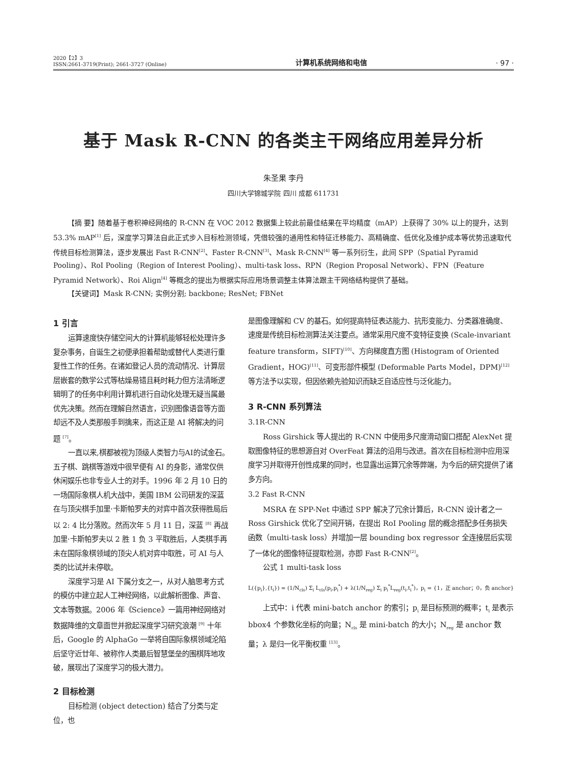2020【2】3
ISSN:2661-3719(Print); 2661-3727 (Online)
计算机系统网络和电信
· 97 ·
基于 Mask R-CNN 的各类主干网络应用差异分析
朱圣果 李丹
四川大学锦城学院 四川 成都 611731
【摘 要】随着基于卷积神经网络的 R-CNN 在 VOC 2012 数据集上较此前最佳结果在平均精度（mAP）上获得了 30% 以上的提升，达到 53.3% mAP<sup>[1]</sup> 后，深度学习算法自此正式步入目标检测领域，凭借较强的通用性和特征迁移能力、高精确度、低优化及维护成本等优势迅速取代传统目标检测算法，逐步发展出 Fast R-CNN<sup>[2]</sup>、Faster R-CNN<sup>[3]</sup>、Mask R-CNN<sup>[4]</sup> 等一系列衍生，此间 SPP（Spatial Pyramid Pooling）、RoI Pooling（Region of Interest Pooling）、multi-task loss、RPN（Region Proposal Network）、FPN（Feature Pyramid Network）、Roi Align<sup>[4]</sup> 等概念的提出为根据实际应用场景调整主体算法跟主干网络结构提供了基础。
【关键词】Mask R-CNN; 实例分割; backbone; ResNet; FBNet
1 引言
运算速度快存储空间大的计算机能够轻松处理许多复杂事务，自诞生之初便承担着帮助或替代人类进行重复性工作的任务。在诸如登记人员的流动情况、计算层层嵌套的数学公式等枯燥易错且耗时耗力但方法清晰逻辑明了的任务中利用计算机进行自动化处理无疑当属最优先决策。然而在理解自然语言，识别图像语音等方面却远不及人类那般手到擒来，而这正是 AI 将解决的问题 <sup>[7]</sup>。
一直以来,棋都被视为顶级人类智力与AI的试金石。五子棋、跳棋等游戏中很早便有 AI 的身影，通常仅供休闲娱乐也非专业人士的对手。1996 年 2 月 10 日的一场国际象棋人机大战中，美国 IBM 公司研发的深蓝在与顶尖棋手加里·卡斯帕罗夫的对弈中首次获得胜局后以 2: 4 比分落败。然而次年 5 月 11 日，深蓝 <sup>[8]</sup> 再战加里·卡斯帕罗夫以 2 胜 1 负 3 平取胜后，人类棋手再未在国际象棋领域的顶尖人机对弈中取胜，可 AI 与人类的比试并未停歇。
深度学习是 AI 下属分支之一，从对人脑思考方式的模仿中建立起人工神经网络，以此解析图像、声音、文本等数据。2006 年《Science》一篇用神经网络对数据降维的文章面世并掀起深度学习研究浪潮 <sup>[9]</sup> 十年后，Google 的 AlphaGo 一举将自国际象棋领域沦陷后坚守近廿年、被称作人类最后智慧堡垒的围棋阵地攻破，展现出了深度学习的极大潜力。
2 目标检测
目标检测 (object detection) 结合了分类与定位，也
是图像理解和 CV 的基石。如何提高特征表达能力、抗形变能力、分类器准确度、速度是传统目标检测算法关注要点。通常采用尺度不变特征变换 (Scale-invariant feature transform，SIFT)<sup>[10]</sup>、方向梯度直方图 (Histogram of Oriented Gradient，HOG)<sup>[11]</sup>、可变形部件模型 (Deformable Parts Model，DPM)<sup>[12]</sup> 等方法予以实现，但因依赖先验知识而缺乏自适应性与泛化能力。
3 R-CNN 系列算法
3.1R-CNN
Ross Girshick 等人提出的 R-CNN 中使用多尺度滑动窗口搭配 AlexNet 提取图像特征的思想源自对 OverFeat 算法的沿用与改进。首次在目标检测中应用深度学习并取得开创性成果的同时，也显露出运算冗余等弊端，为今后的研究提供了诸多方向。
3.2 Fast R-CNN
MSRA 在 SPP-Net 中通过 SPP 解决了冗余计算后，R-CNN 设计者之一 Ross Girshick 优化了空间开销，在提出 RoI Pooling 层的概念搭配多任务损失函数（multi-task loss）并增加一层 bounding box regressor 全连接层后实现了一体化的图像特征提取检测，亦即 Fast R-CNN<sup>[2]</sup>。
公式 1 multi-task loss
L({p<sub>i</sub>},{t<sub>i</sub>}) = (1/N<sub>cls</sub>) Σ<sub>i</sub> L<sub>cls</sub>(p<sub>i</sub>,p<sub>i</sub><sup>*</sup>) + λ(1/N<sub>reg</sub>) Σ<sub>i</sub> p<sub>i</sub><sup>*</sup>L<sub>reg</sub>(t<sub>i</sub>,t<sub>i</sub><sup>*</sup>)，p<sub>i</sub> = {1，正 anchor；0，负 anchor}
上式中：i 代表 mini-batch anchor 的索引；p<sub>i</sub> 是目标预测的概率；t<sub>i</sub> 是表示 bbox4 个参数化坐标的向量；N<sub>cls</sub> 是 mini-batch 的大小；N<sub>reg</sub> 是 anchor 数量；λ 是归一化平衡权重 <sup>[13]</sup>。